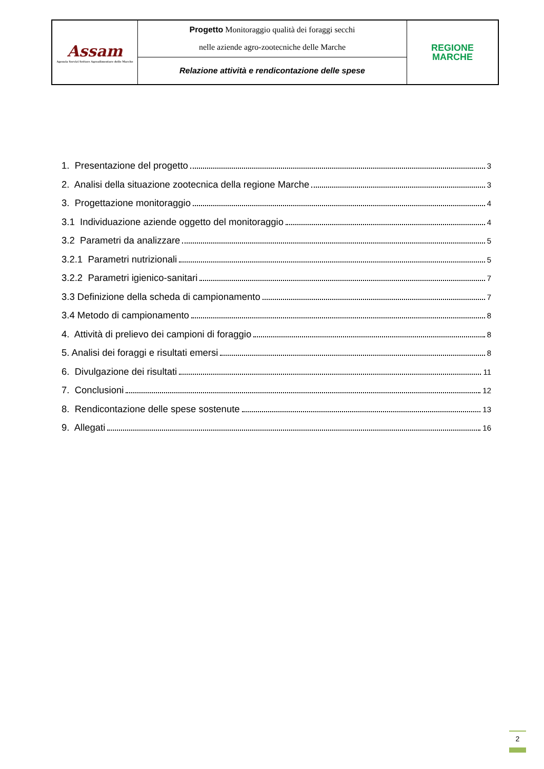| Assam Agenzia Servizi Settore Agroalimentare delle Marche | Progetto Monitoraggio qualità dei foraggi secchi nelle aziende agro-zootecniche delle Marche | REGIONE MARCHE |
| | Relazione attività e rendicontazione delle spese | |
1. Presentazione del progetto 3
2. Analisi della situazione zootecnica della regione Marche 3
3. Progettazione monitoraggio 4
3.1 Individuazione aziende oggetto del monitoraggio 4
3.2 Parametri da analizzare 5
3.2.1 Parametri nutrizionali 5
3.2.2 Parametri igienico-sanitari 7
3.3 Definizione della scheda di campionamento 7
3.4 Metodo di campionamento 8
4. Attività di prelievo dei campioni di foraggio 8
5. Analisi dei foraggi e risultati emersi 8
6. Divulgazione dei risultati 11
7. Conclusioni 12
8. Rendicontazione delle spese sostenute 13
9. Allegati 16
2